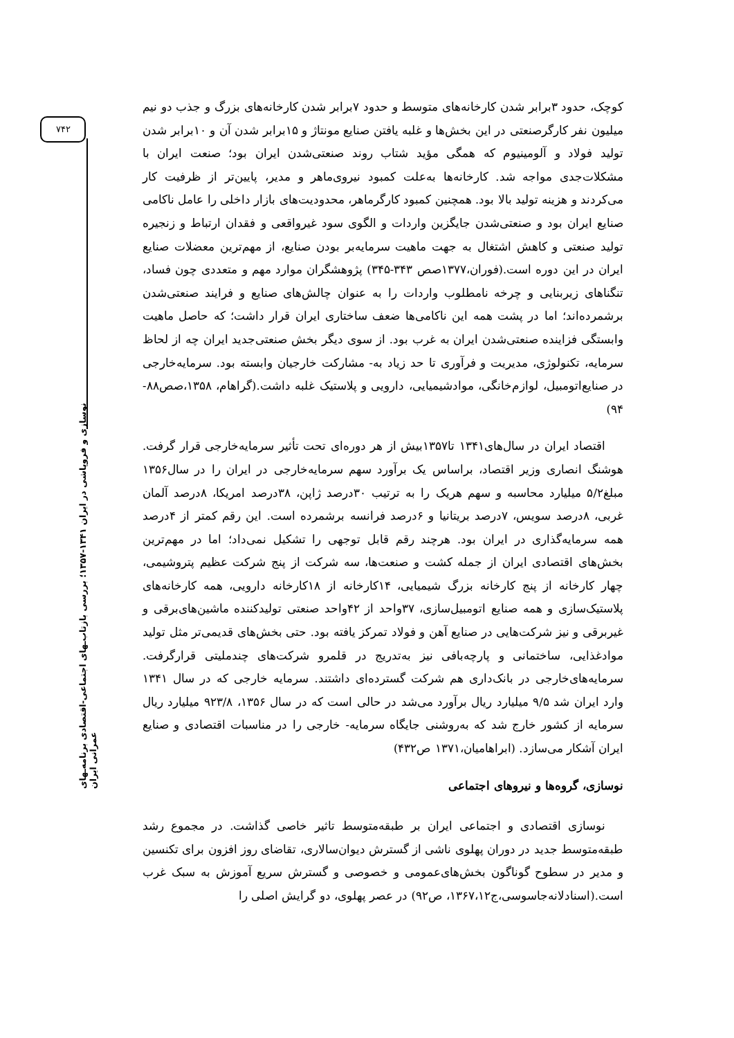۷۴۲
نوسازی و فروپاشی در ایران ۱۳۴۱-۱۳۵۷؛ بررسی بازتاب‌ـهای اجتماعی-اقتصادی برنامه‌ـهای عمرانی ایران
کوچک، حدود ۳برابر شدن کارخانه‌های متوسط و حدود ۷برابر شدن کارخانه‌های بزرگ و جذب دو نیم میلیون نفر کارگرصنعتی در این بخش‌ها و غلبه یافتن صنایع مونتاژ و ۱۵برابر شدن آن و ۱۰برابر شدن تولید فولاد و آلومینیوم که همگی مؤید شتاب روند صنعتی‌شدن ایران بود؛ صنعت ایران با مشکلات‌جدی مواجه شد. کارخانه‌ها به‌علت کمبود نیروی‌ماهر و مدیر، پایین‌تر از ظرفیت کار می‌کردند و هزینه تولید بالا بود. همچنین کمبود کارگرماهر، محدودیت‌های بازار داخلی را عامل ناکامی صنایع ایران بود و صنعتی‌شدن جایگزین واردات و الگوی سود غیرواقعی و فقدان ارتباط و زنجیره تولید صنعتی و کاهش اشتغال به جهت ماهیت سرمایه‌بر بودن صنایع، از مهم‌ترین معضلات صنایع ایران در این دوره است.(فوران،۱۳۷۷صص ۳۴۳-۳۴۵) پژوهشگران موارد مهم و متعددی چون فساد، تنگناهای زیربنایی و چرخه نامطلوب واردات را به عنوان چالش‌های صنایع و فرایند صنعتی‌شدن برشمرده‌اند؛ اما در پشت همه این ناکامی‌ها ضعف ساختاری ایران قرار داشت؛ که حاصل ماهیت وابستگی فزاینده صنعتی‌شدن ایران به غرب بود. از سوی دیگر بخش صنعتی‌جدید ایران چه از لحاظ سرمایه، تکنولوژی، مدیریت و فرآوری تا حد زیاد به- مشارکت خارجیان وابسته بود. سرمایه‌خارجی در صنایع‌اتومبیل، لوازم‌خانگی، موادشیمیایی، دارویی و پلاستیک غلبه داشت.(گراهام، ۱۳۵۸،صص۸۸- ۹۴)
اقتصاد ایران در سال‌های۱۳۴۱ تا۱۳۵۷بیش از هر دوره‌ای تحت تأثیر سرمایه‌خارجی قرار گرفت. هوشنگ انصاری وزیر اقتصاد، براساس یک برآورد سهم سرمایه‌خارجی در ایران را در سال۱۳۵۶ مبلغ۵/۲ میلیارد محاسبه و سهم هریک را به ترتیب ۳۰درصد ژاپن، ۳۸درصد امریکا، ۸درصد آلمان غربی، ۸درصد سویس، ۷درصد بریتانیا و ۶درصد فرانسه برشمرده است. این رقم کمتر از ۴درصد همه سرمایه‌گذاری در ایران بود. هرچند رقم قابل توجهی را تشکیل نمی‌داد؛ اما در مهم‌ترین بخش‌های اقتصادی ایران از جمله کشت و صنعت‌ها، سه شرکت از پنج شرکت عظیم پتروشیمی، چهار کارخانه از پنج کارخانه بزرگ شیمیایی، ۱۴کارخانه از ۱۸کارخانه دارویی، همه کارخانه‌های پلاستیک‌سازی و همه صنایع اتومبیل‌سازی، ۳۷واحد از ۴۲واحد صنعتی تولیدکننده ماشین‌های‌برقی و غیربرقی و نیز شرکت‌هایی در صنایع آهن و فولاد تمرکز یافته بود. حتی بخش‌های قدیمی‌تر مثل تولید موادغذایی، ساختمانی و پارچه‌بافی نیز به‌تدریج در قلمرو شرکت‌های چندملیتی قرارگرفت. سرمایه‌های‌خارجی در بانک‌داری هم شرکت گسترده‌ای داشتند. سرمایه خارجی که در سال ۱۳۴۱ وارد ایران شد ۹/۵ میلیارد ریال برآورد می‌شد در حالی است که در سال ۱۳۵۶، ۹۲۳/۸ میلیارد ریال سرمایه از کشور خارج شد که به‌روشنی جایگاه سرمایه- خارجی را در مناسبات اقتصادی و صنایع ایران آشکار می‌سازد. (ابراهامیان،۱۳۷۱ ص۴۳۲)
نوسازی، گروه‌ها و نیروهای اجتماعی
نوسازی اقتصادی و اجتماعی ایران بر طبقه‌متوسط تاثیر خاصی گذاشت. در مجموع رشد طبقه‌متوسط جدید در دوران پهلوی ناشی از گسترش دیوان‌سالاری، تقاضای روز افزون برای تکنسین و مدیر در سطوح گوناگون بخش‌های‌عمومی و خصوصی و گسترش سریع آموزش به سبک غرب است.(اسنادلانه‌جاسوسی،ج۱۳۶۷،۱۲، ص۹۲) در عصر پهلوی، دو گرایش اصلی را